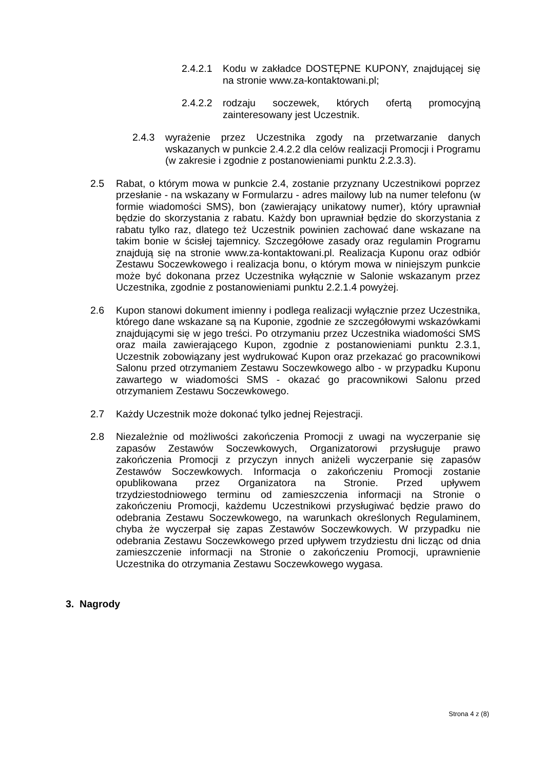2.4.2.1
Kodu w zakładce DOSTĘPNE KUPONY, znajdującej się na stronie www.za-kontaktowani.pl;
2.4.2.2
rodzaju soczewek, których ofertą promocyjną zainteresowany jest Uczestnik.
2.4.3 wyrażenie przez Uczestnika zgody na przetwarzanie danych wskazanych w punkcie 2.4.2.2 dla celów realizacji Promocji i Programu (w zakresie i zgodnie z postanowieniami punktu 2.2.3.3).
2.5 Rabat, o którym mowa w punkcie 2.4, zostanie przyznany Uczestnikowi poprzez przesłanie - na wskazany w Formularzu - adres mailowy lub na numer telefonu (w formie wiadomości SMS), bon (zawierający unikatowy numer), który uprawniał będzie do skorzystania z rabatu. Każdy bon uprawniał będzie do skorzystania z rabatu tylko raz, dlatego też Uczestnik powinien zachować dane wskazane na takim bonie w ścisłej tajemnicy. Szczegółowe zasady oraz regulamin Programu znajdują się na stronie www.za-kontaktowani.pl. Realizacja Kuponu oraz odbiór Zestawu Soczewkowego i realizacja bonu, o którym mowa w niniejszym punkcie może być dokonana przez Uczestnika wyłącznie w Salonie wskazanym przez Uczestnika, zgodnie z postanowieniami punktu 2.2.1.4 powyżej.
2.6 Kupon stanowi dokument imienny i podlega realizacji wyłącznie przez Uczestnika, którego dane wskazane są na Kuponie, zgodnie ze szczegółowymi wskazówkami znajdującymi się w jego treści. Po otrzymaniu przez Uczestnika wiadomości SMS oraz maila zawierającego Kupon, zgodnie z postanowieniami punktu 2.3.1, Uczestnik zobowiązany jest wydrukować Kupon oraz przekazać go pracownikowi Salonu przed otrzymaniem Zestawu Soczewkowego albo - w przypadku Kuponu zawartego w wiadomości SMS - okazać go pracownikowi Salonu przed otrzymaniem Zestawu Soczewkowego.
2.7 Każdy Uczestnik może dokonać tylko jednej Rejestracji.
2.8 Niezależnie od możliwości zakończenia Promocji z uwagi na wyczerpanie się zapasów Zestawów Soczewkowych, Organizatorowi przysługuje prawo zakończenia Promocji z przyczyn innych aniżeli wyczerpanie się zapasów Zestawów Soczewkowych. Informacja o zakończeniu Promocji zostanie opublikowana przez Organizatora na Stronie. Przed upływem trzydziestodniowego terminu od zamieszczenia informacji na Stronie o zakończeniu Promocji, każdemu Uczestnikowi przysługiwać będzie prawo do odebrania Zestawu Soczewkowego, na warunkach określonych Regulaminem, chyba że wyczerpał się zapas Zestawów Soczewkowych. W przypadku nie odebrania Zestawu Soczewkowego przed upływem trzydziestu dni licząc od dnia zamieszczenie informacji na Stronie o zakończeniu Promocji, uprawnienie Uczestnika do otrzymania Zestawu Soczewkowego wygasa.
3. Nagrody
Strona 4 z (8)